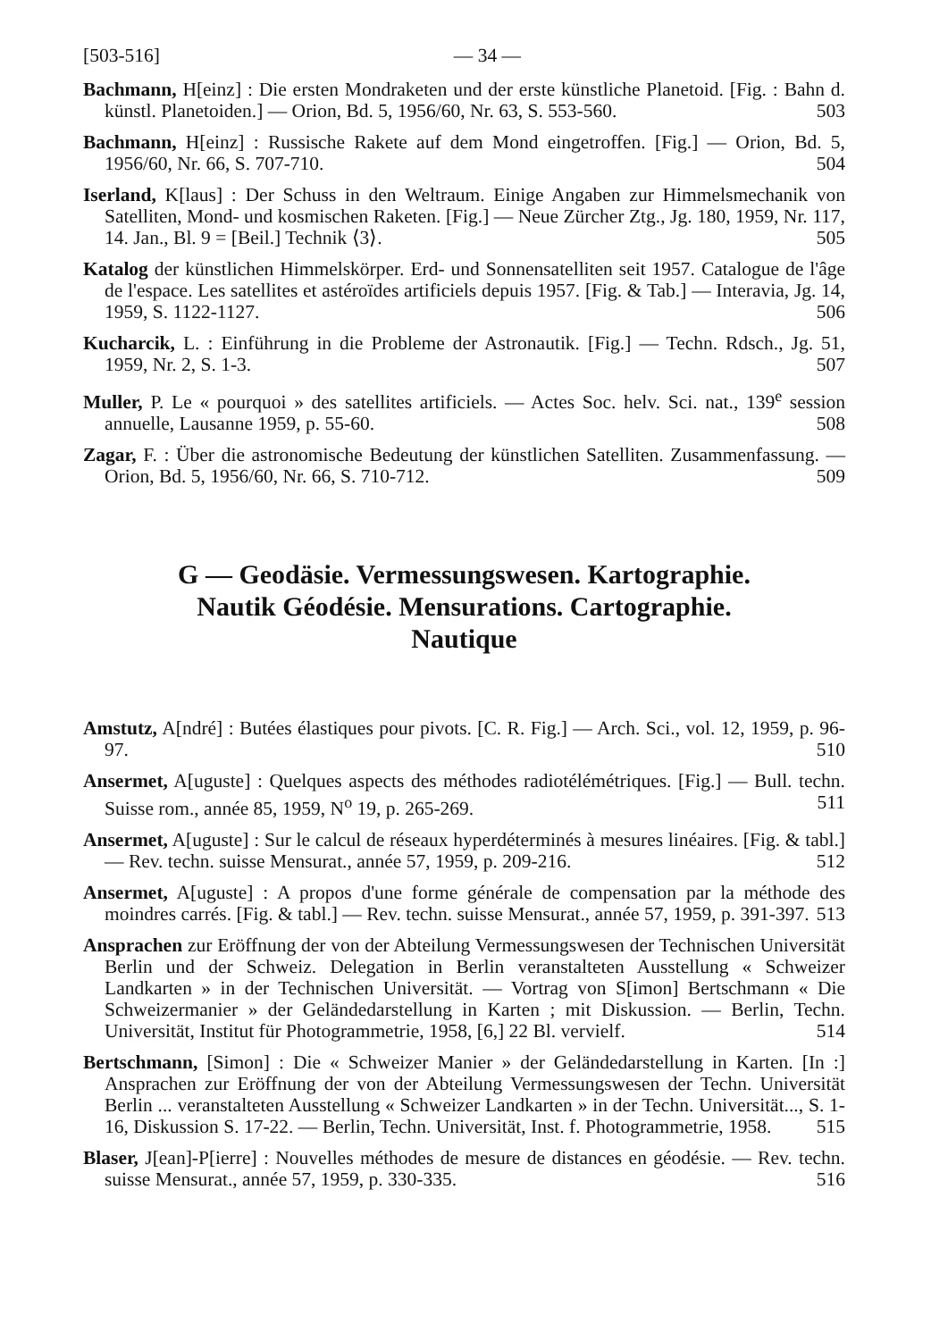[503-516] — 34 —
Bachmann, H[einz] : Die ersten Mondraketen und der erste künstliche Planetoid. [Fig. : Bahn d. künstl. Planetoiden.] — Orion, Bd. 5, 1956/60, Nr. 63, S. 553-560. 503
Bachmann, H[einz] : Russische Rakete auf dem Mond eingetroffen. [Fig.] — Orion, Bd. 5, 1956/60, Nr. 66, S. 707-710. 504
Iserland, K[laus] : Der Schuss in den Weltraum. Einige Angaben zur Himmelsmechanik von Satelliten, Mond- und kosmischen Raketen. [Fig.] — Neue Zürcher Ztg., Jg. 180, 1959, Nr. 117, 14. Jan., Bl. 9 = [Beil.] Technik ⟨3⟩. 505
Katalog der künstlichen Himmelskörper. Erd- und Sonnensatelliten seit 1957. Catalogue de l'âge de l'espace. Les satellites et astéroïdes artificiels depuis 1957. [Fig. & Tab.] — Interavia, Jg. 14, 1959, S. 1122-1127. 506
Kucharcik, L. : Einführung in die Probleme der Astronautik. [Fig.] — Techn. Rdsch., Jg. 51, 1959, Nr. 2, S. 1-3. 507
Muller, P. Le « pourquoi » des satellites artificiels. — Actes Soc. helv. Sci. nat., 139<sup>e</sup> session annuelle, Lausanne 1959, p. 55-60. 508
Zagar, F. : Über die astronomische Bedeutung der künstlichen Satelliten. Zusammenfassung. — Orion, Bd. 5, 1956/60, Nr. 66, S. 710-712. 509
G — Geodäsie. Vermessungswesen. Kartographie.
Nautik Géodésie. Mensurations. Cartographie.
Nautique
Amstutz, A[ndré] : Butées élastiques pour pivots. [C. R. Fig.] — Arch. Sci., vol. 12, 1959, p. 96-97. 510
Ansermet, A[uguste] : Quelques aspects des méthodes radiotélémétriques. [Fig.] — Bull. techn. Suisse rom., année 85, 1959, N<sup>o</sup> 19, p. 265-269. 511
Ansermet, A[uguste] : Sur le calcul de réseaux hyperdéterminés à mesures linéaires. [Fig. & tabl.] — Rev. techn. suisse Mensurat., année 57, 1959, p. 209-216. 512
Ansermet, A[uguste] : A propos d'une forme générale de compensation par la méthode des moindres carrés. [Fig. & tabl.] — Rev. techn. suisse Mensurat., année 57, 1959, p. 391-397. 513
Ansprachen zur Eröffnung der von der Abteilung Vermessungswesen der Technischen Universität Berlin und der Schweiz. Delegation in Berlin veranstalteten Ausstellung « Schweizer Landkarten » in der Technischen Universität. — Vortrag von S[imon] Bertschmann « Die Schweizermanier » der Geländedarstellung in Karten ; mit Diskussion. — Berlin, Techn. Universität, Institut für Photogrammetrie, 1958, [6,] 22 Bl. vervielf. 514
Bertschmann, [Simon] : Die « Schweizer Manier » der Geländedarstellung in Karten. [In :] Ansprachen zur Eröffnung der von der Abteilung Vermessungswesen der Techn. Universität Berlin ... veranstalteten Ausstellung « Schweizer Landkarten » in der Techn. Universität..., S. 1-16, Diskussion S. 17-22. — Berlin, Techn. Universität, Inst. f. Photogrammetrie, 1958. 515
Blaser, J[ean]-P[ierre] : Nouvelles méthodes de mesure de distances en géodésie. — Rev. techn. suisse Mensurat., année 57, 1959, p. 330-335. 516